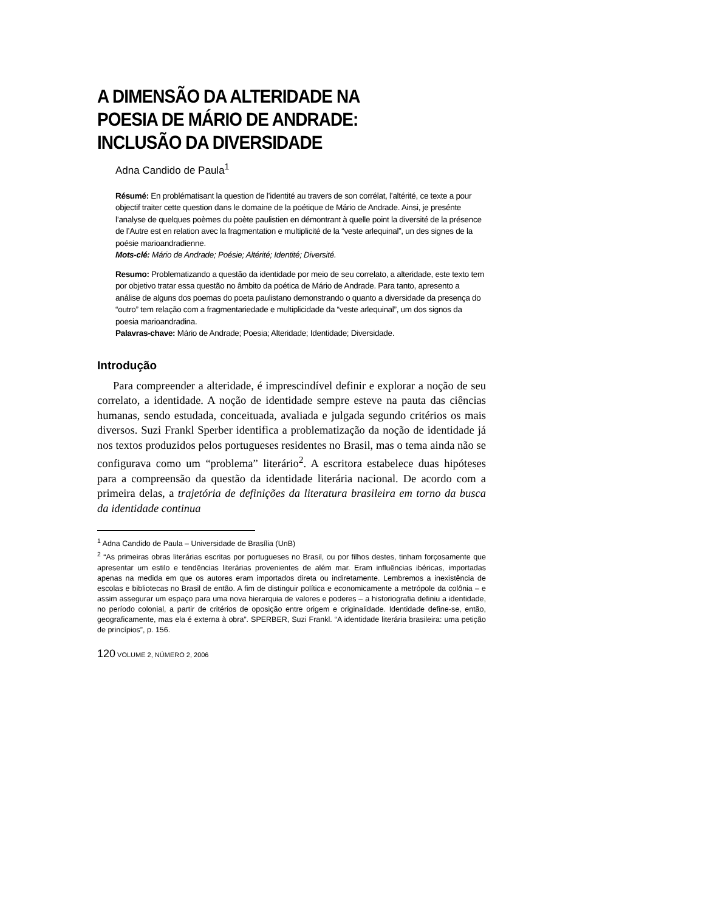A DIMENSÃO DA ALTERIDADE NA
POESIA DE MÁRIO DE ANDRADE:
INCLUSÃO DA DIVERSIDADE
Adna Candido de Paula<sup>1</sup>
Résumé: En problématisant la question de l’identité au travers de son corrélat, l’altérité, ce texte a pour objectif traiter cette question dans le domaine de la poétique de Mário de Andrade. Ainsi, je presénte l’analyse de quelques poèmes du poète paulistien en démontrant à quelle point la diversité de la présence de l’Autre est en relation avec la fragmentation e multiplicité de la “veste arlequinal”, un des signes de la poésie marioandradienne.
Mots-clé: Mário de Andrade; Poésie; Altérité; Identité; Diversité.
Resumo: Problematizando a questão da identidade por meio de seu correlato, a alteridade, este texto tem por objetivo tratar essa questão no âmbito da poética de Mário de Andrade. Para tanto, apresento a análise de alguns dos poemas do poeta paulistano demonstrando o quanto a diversidade da presença do “outro” tem relação com a fragmentariedade e multiplicidade da “veste arlequinal”, um dos signos da poesia marioandradina.
Palavras-chave: Mário de Andrade; Poesia; Alteridade; Identidade; Diversidade.
Introdução
Para compreender a alteridade, é imprescindível definir e explorar a noção de seu correlato, a identidade. A noção de identidade sempre esteve na pauta das ciências humanas, sendo estudada, conceituada, avaliada e julgada segundo critérios os mais diversos. Suzi Frankl Sperber identifica a problematização da noção de identidade já nos textos produzidos pelos portugueses residentes no Brasil, mas o tema ainda não se configurava como um “problema” literário<sup>2</sup>. A escritora estabelece duas hipóteses para a compreensão da questão da identidade literária nacional. De acordo com a primeira delas, a trajetória de definições da literatura brasileira em torno da busca da identidade continua
<sup>1</sup> Adna Candido de Paula – Universidade de Brasília (UnB)
<sup>2</sup> “As primeiras obras literárias escritas por portugueses no Brasil, ou por filhos destes, tinham forçosamente que apresentar um estilo e tendências literárias provenientes de além mar. Eram influências ibéricas, importadas apenas na medida em que os autores eram importados direta ou indiretamente. Lembremos a inexistência de escolas e bibliotecas no Brasil de então. A fim de distinguir política e economicamente a metrópole da colônia – e assim assegurar um espaço para uma nova hierarquia de valores e poderes – a historiografia definiu a identidade, no período colonial, a partir de critérios de oposição entre origem e originalidade. Identidade define-se, então, geograficamente, mas ela é externa à obra”. SPERBER, Suzi Frankl. “A identidade literária brasileira: uma petição de princípios”, p. 156.
120 VOLUME 2, NÚMERO 2, 2006